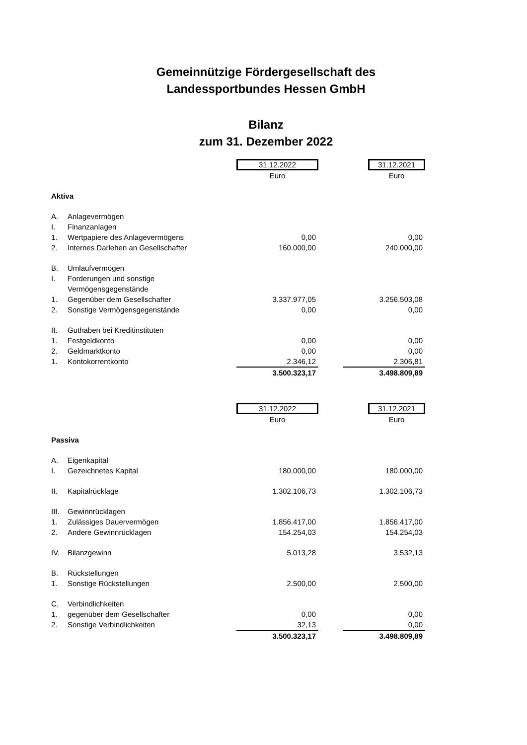Gemeinnützige Fördergesellschaft des
Landessportbundes Hessen GmbH
Bilanz
zum 31. Dezember 2022
| | | 31.12.2022 | | 31.12.2021 |
| | | Euro | | Euro |
| Aktiva | | | | |
| A. | Anlagevermögen | | | |
| I. | Finanzanlagen | | | |
| 1. | Wertpapiere des Anlagevermögens | 0,00 | | 0,00 |
| 2. | Internes Darlehen an Gesellschafter | 160.000,00 | | 240.000,00 |
| B. | Umlaufvermögen | | | |
| I. | Forderungen und sonstige | | | |
| | Vermögensgegenstände | | | |
| 1. | Gegenüber dem Gesellschafter | 3.337.977,05 | | 3.256.503,08 |
| 2. | Sonstige Vermögensgegenstände | 0,00 | | 0,00 |
| II. | Guthaben bei Kreditinstituten | | | |
| 1. | Festgeldkonto | 0,00 | | 0,00 |
| 2. | Geldmarktkonto | 0,00 | | 0,00 |
| 1. | Kontokorrentkonto | 2.346,12 | | 2.306,81 |
| | | 3.500.323,17 | | 3.498.809,89 |
| | | 31.12.2022 | | 31.12.2021 |
| | | Euro | | Euro |
| Passiva | | | | |
| A. | Eigenkapital | | | |
| I. | Gezeichnetes Kapital | 180.000,00 | | 180.000,00 |
| II. | Kapitalrücklage | 1.302.106,73 | | 1.302.106,73 |
| III. | Gewinnrücklagen | | | |
| 1. | Zulässiges Dauervermögen | 1.856.417,00 | | 1.856.417,00 |
| 2. | Andere Gewinnrücklagen | 154.254,03 | | 154.254,03 |
| IV. | Bilanzgewinn | 5.013,28 | | 3.532,13 |
| B. | Rückstellungen | | | |
| 1. | Sonstige Rückstellungen | 2.500,00 | | 2.500,00 |
| C. | Verbindlichkeiten | | | |
| 1. | gegenüber dem Gesellschafter | 0,00 | | 0,00 |
| 2. | Sonstige Verbindlichkeiten | 32,13 | | 0,00 |
| | | 3.500.323,17 | | 3.498.809,89 |